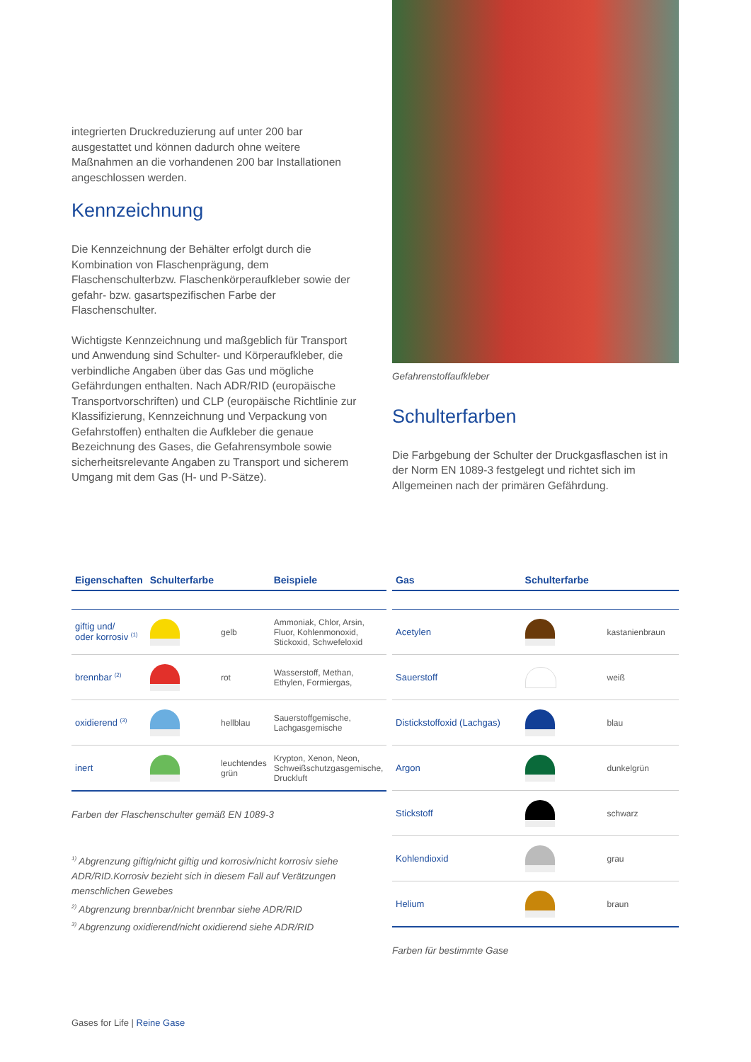integrierten Druckreduzierung auf unter 200 bar ausgestattet und können dadurch ohne weitere Maßnahmen an die vorhandenen 200 bar Installationen angeschlossen werden.
Kennzeichnung
Die Kennzeichnung der Behälter erfolgt durch die Kombination von Flaschenprägung, dem Flaschenschulterbzw. Flaschenkörperaufkleber sowie der gefahr- bzw. gasartspezifischen Farbe der Flaschenschulter.
Wichtigste Kennzeichnung und maßgeblich für Transport und Anwendung sind Schulter- und Körperaufkleber, die verbindliche Angaben über das Gas und mögliche Gefährdungen enthalten. Nach ADR/RID (europäische Transportvorschriften) und CLP (europäische Richtlinie zur Klassifizierung, Kennzeichnung und Verpackung von Gefahrstoffen) enthalten die Aufkleber die genaue Bezeichnung des Gases, die Gefahrensymbole sowie sicherheitsrelevante Angaben zu Transport und sicherem Umgang mit dem Gas (H- und P-Sätze).
Gefahrenstoffaufkleber
Schulterfarben
Die Farbgebung der Schulter der Druckgasflaschen ist in der Norm EN 1089-3 festgelegt und richtet sich im Allgemeinen nach der primären Gefährdung.
| Eigenschaften | Schulterfarbe | | Beispiele |
| --- | --- | --- | --- |
| giftig und/ oder korrosiv <sup>(1)</sup> | | gelb | Ammoniak, Chlor, Arsin, Fluor, Kohlenmonoxid, Stickoxid, Schwefeloxid |
| brennbar <sup>(2)</sup> | | rot | Wasserstoff, Methan, Ethylen, Formiergas, |
| oxidierend <sup>(3)</sup> | | hellblau | Sauerstoffgemische, Lachgasgemische |
| inert | | leuchtendes grün | Krypton, Xenon, Neon, Schweißschutzgasgemische, Druckluft |
Farben der Flaschenschulter gemäß EN 1089-3
<sup>1)</sup> Abgrenzung giftig/nicht giftig und korrosiv/nicht korrosiv siehe ADR/RID.Korrosiv bezieht sich in diesem Fall auf Verätzungen menschlichen Gewebes
<sup>2)</sup> Abgrenzung brennbar/nicht brennbar siehe ADR/RID
<sup>3)</sup> Abgrenzung oxidierend/nicht oxidierend siehe ADR/RID
| Gas | Schulterfarbe | |
| --- | --- | --- |
| Acetylen | | kastanienbraun |
| Sauerstoff | | weiß |
| Distickstoffoxid (Lachgas) | | blau |
| Argon | | dunkelgrün |
| Stickstoff | | schwarz |
| Kohlendioxid | | grau |
| Helium | | braun |
Farben für bestimmte Gase
Gases for Life | Reine Gase